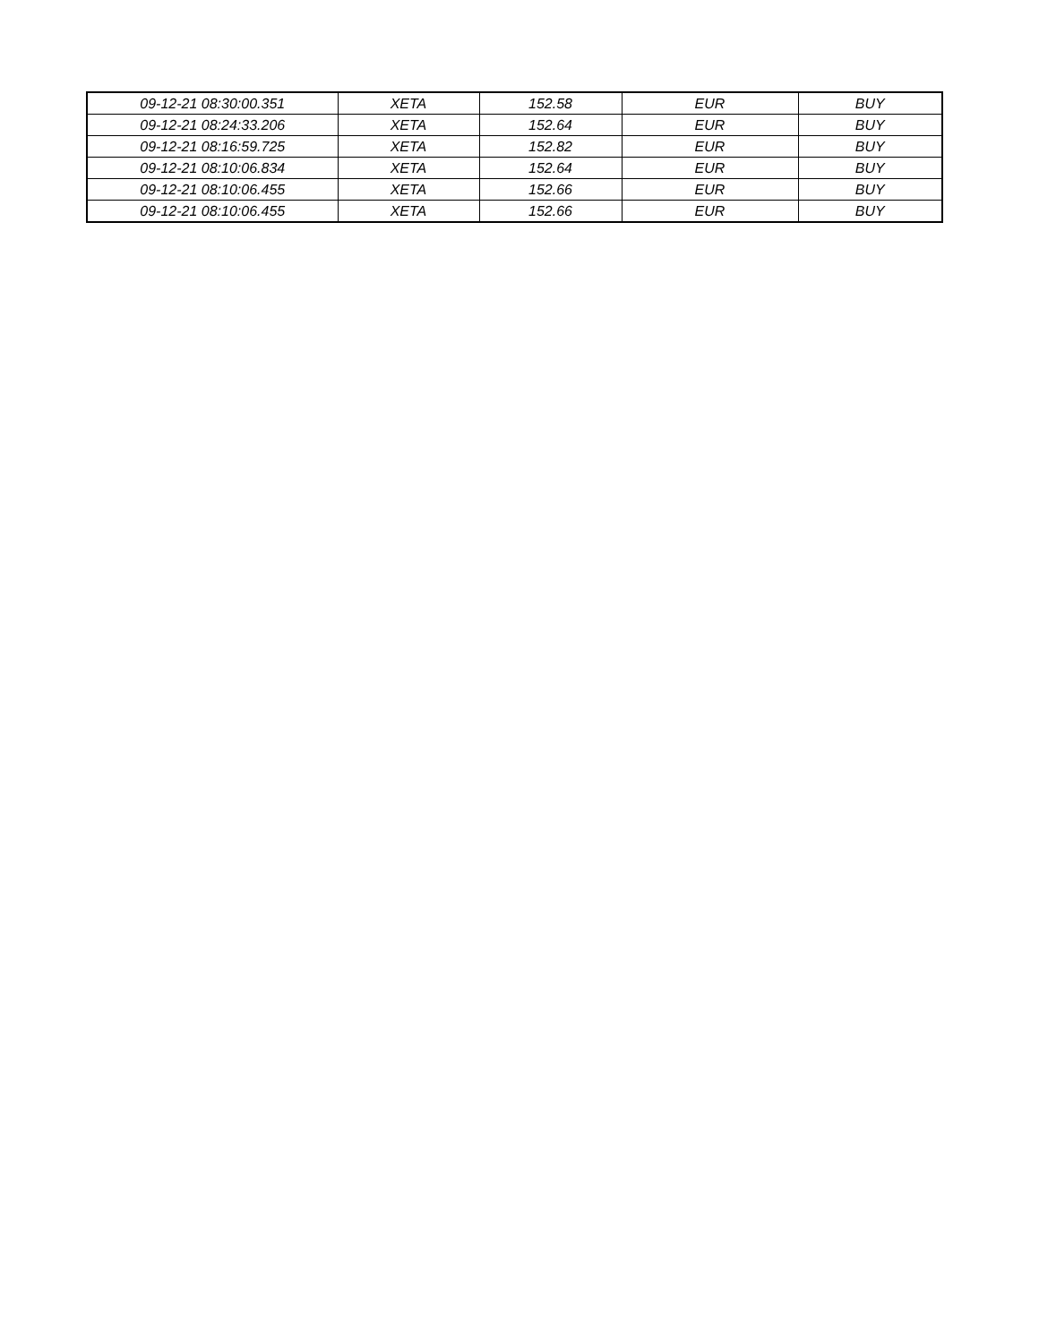| 09-12-21 08:30:00.351 | XETA | 152.58 | EUR | BUY |
| 09-12-21 08:24:33.206 | XETA | 152.64 | EUR | BUY |
| 09-12-21 08:16:59.725 | XETA | 152.82 | EUR | BUY |
| 09-12-21 08:10:06.834 | XETA | 152.64 | EUR | BUY |
| 09-12-21 08:10:06.455 | XETA | 152.66 | EUR | BUY |
| 09-12-21 08:10:06.455 | XETA | 152.66 | EUR | BUY |